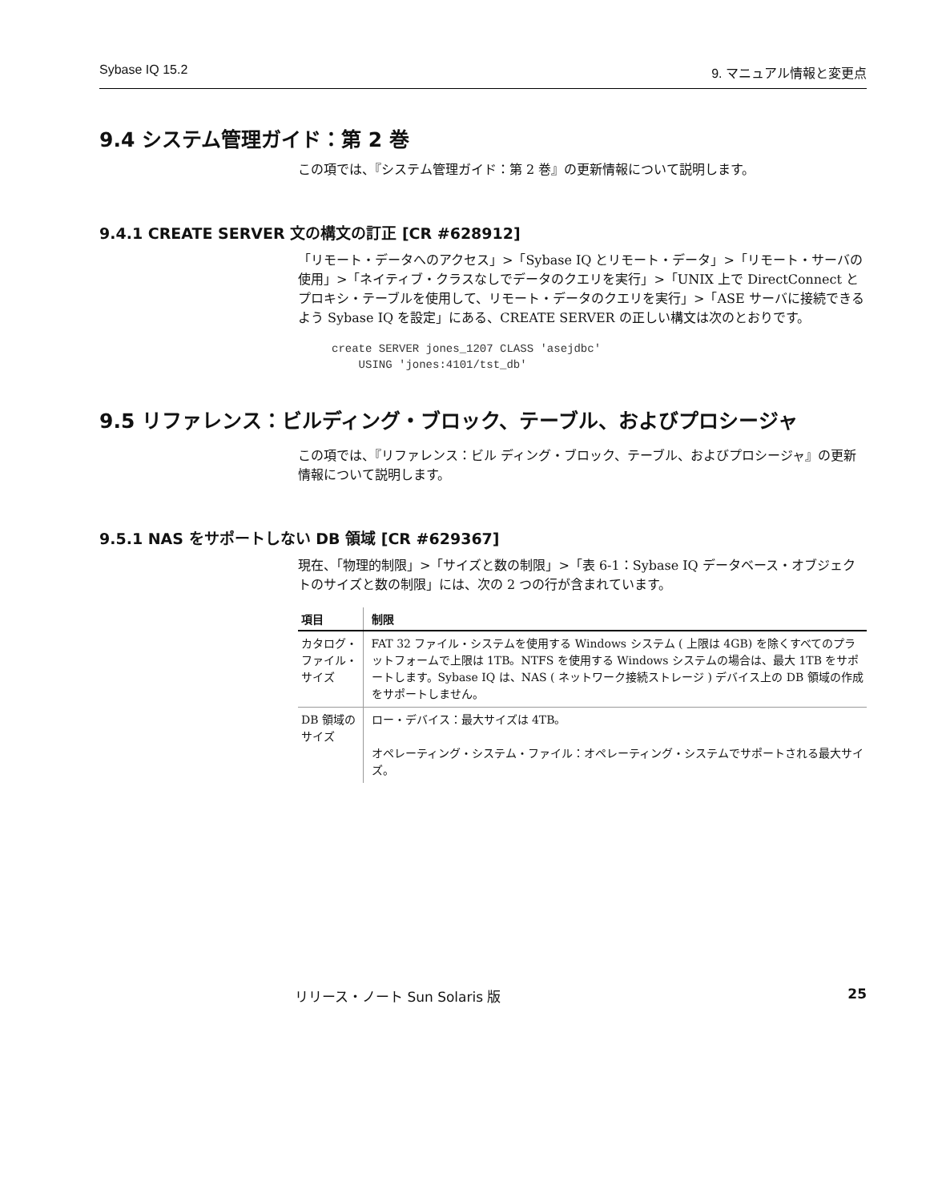Sybase IQ 15.2 9. マニュアル情報と変更点
9.4 システム管理ガイド：第 2 巻
この項では、『システム管理ガイド：第 2 巻』の更新情報について説明します。
9.4.1 CREATE SERVER 文の構文の訂正 [CR #628912]
「リモート・データへのアクセス」>「Sybase IQ とリモート・データ」>「リモート・サーバの使用」>「ネイティブ・クラスなしでデータのクエリを実行」>「UNIX 上で DirectConnect とプロキシ・テーブルを使用して、リモート・データのクエリを実行」>「ASE サーバに接続できるよう Sybase IQ を設定」にある、CREATE SERVER の正しい構文は次のとおりです。
create SERVER jones_1207 CLASS 'asejdbc'
    USING 'jones:4101/tst_db'
9.5 リファレンス：ビルディング・ブロック、テーブル、およびプロシージャ
この項では、『リファレンス：ビル ディング・ブロック、テーブル、およびプロシージャ』の更新情報について説明します。
9.5.1 NAS をサポートしない DB 領域 [CR #629367]
現在、「物理的制限」>「サイズと数の制限」>「表 6-1：Sybase IQ データベース・オブジェクトのサイズと数の制限」には、次の 2 つの行が含まれています。
| 項目 | 制限 |
| --- | --- |
| カタログ・ファイル・サイズ | FAT 32 ファイル・システムを使用する Windows システム ( 上限は 4GB) を除くすべてのプラットフォームで上限は 1TB。NTFS を使用する Windows システムの場合は、最大 1TB をサポートします。Sybase IQ は、NAS ( ネットワーク接続ストレージ ) デバイス上の DB 領域の作成をサポートしません。 |
| DB 領域のサイズ | ロー・デバイス：最大サイズは 4TB。 オペレーティング・システム・ファイル：オペレーティング・システムでサポートされる最大サイズ。 |
リリース・ノート Sun Solaris 版 25